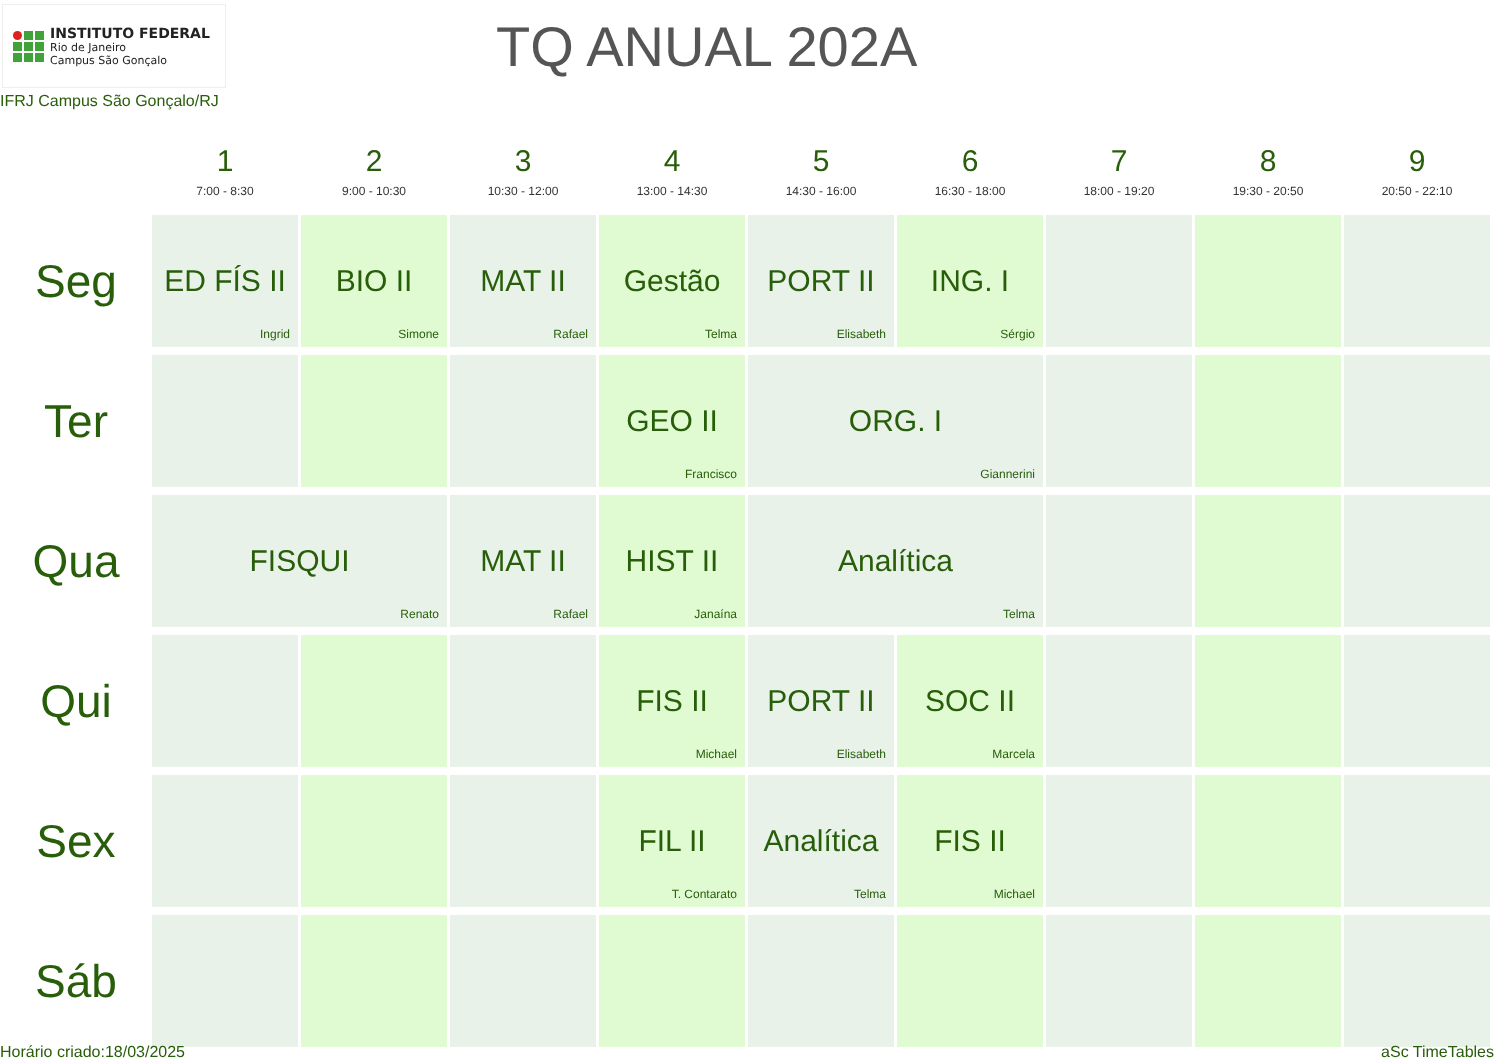INSTITUTO FEDERAL
Rio de Janeiro
Campus São Gonçalo
TQ ANUAL 202A
IFRJ Campus São Gonçalo/RJ
| | 1 7:00 - 8:30 | 2 9:00 - 10:30 | 3 10:30 - 12:00 | 4 13:00 - 14:30 | 5 14:30 - 16:00 | 6 16:30 - 18:00 | 7 18:00 - 19:20 | 8 19:30 - 20:50 | 9 20:50 - 22:10 |
| --- | --- | --- | --- | --- | --- | --- | --- | --- | --- |
| Seg | ED FÍS II Ingrid | BIO II Simone | MAT II Rafael | Gestão Telma | PORT II Elisabeth | ING. I Sérgio | | | |
| Ter | | | | GEO II Francisco | ORG. I Giannerini | | | | |
| Qua | FISQUI Renato | | MAT II Rafael | HIST II Janaína | Analítica Telma | | | | |
| Qui | | | | FIS II Michael | PORT II Elisabeth | SOC II Marcela | | | |
| Sex | | | | FIL II T. Contarato | Analítica Telma | FIS II Michael | | | |
| Sáb | | | | | | | | | |
Horário criado:18/03/2025 aSc TimeTables